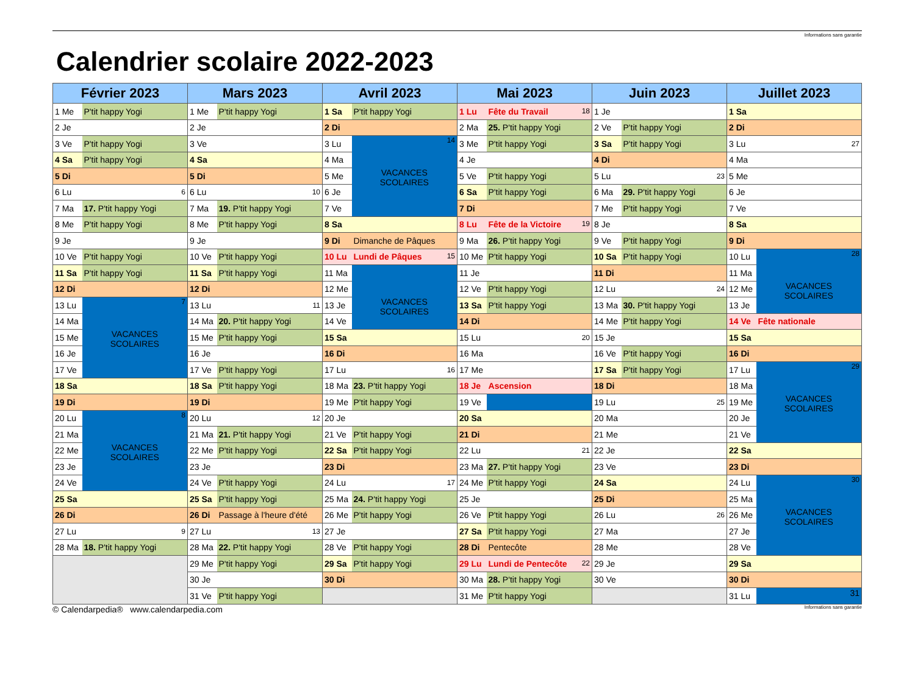Informations sans garantie
Calendrier scolaire 2022-2023
| Février 2023 | | Mars 2023 | | Avril 2023 | | Mai 2023 | | Juin 2023 | | Juillet 2023 | |
| --- | --- | --- | --- | --- | --- | --- | --- | --- | --- | --- | --- |
| 1 Me | P'tit happy Yogi | 1 Me | P'tit happy Yogi | 1 Sa | P'tit happy Yogi | 1 Lu | Fête du Travail 18 | 1 Je | | 1 Sa | |
| 2 Je | | 2 Je | | 2 Di | | 2 Ma | 25. P'tit happy Yogi | 2 Ve | P'tit happy Yogi | 2 Di | |
| 3 Ve | P'tit happy Yogi | 3 Ve | | 3 Lu | 14 VACANCES SCOLAIRES | 3 Me | P'tit happy Yogi | 3 Sa | P'tit happy Yogi | 3 Lu | 27 |
| 4 Sa | P'tit happy Yogi | 4 Sa | | 4 Ma | | 4 Je | | 4 Di | | 4 Ma | |
| 5 Di | | 5 Di | | 5 Me | | 5 Ve | P'tit happy Yogi | 5 Lu | 23 | 5 Me | |
| 6 Lu | 6 | 6 Lu | 10 | 6 Je | | 6 Sa | P'tit happy Yogi | 6 Ma | 29. P'tit happy Yogi | 6 Je | |
| 7 Ma | 17. P'tit happy Yogi | 7 Ma | 19. P'tit happy Yogi | 7 Ve | | 7 Di | | 7 Me | P'tit happy Yogi | 7 Ve | |
| 8 Me | P'tit happy Yogi | 8 Me | P'tit happy Yogi | 8 Sa | | 8 Lu | Fête de la Victoire 19 | 8 Je | | 8 Sa | |
| 9 Je | | 9 Je | | 9 Di | Dimanche de Pâques | 9 Ma | 26. P'tit happy Yogi | 9 Ve | P'tit happy Yogi | 9 Di | |
| 10 Ve | P'tit happy Yogi | 10 Ve | P'tit happy Yogi | 10 Lu | Lundi de Pâques 15 | 10 Me | P'tit happy Yogi | 10 Sa | P'tit happy Yogi | 10 Lu | 28 VACANCES SCOLAIRES |
| 11 Sa | P'tit happy Yogi | 11 Sa | P'tit happy Yogi | 11 Ma | VACANCES SCOLAIRES | 11 Je | | 11 Di | | 11 Ma | |
| 12 Di | | 12 Di | | 12 Me | | 12 Ve | P'tit happy Yogi | 12 Lu | 24 | 12 Me | |
| 13 Lu | 7 VACANCES SCOLAIRES | 13 Lu | 11 | 13 Je | | 13 Sa | P'tit happy Yogi | 13 Ma | 30. P'tit happy Yogi | 13 Je | |
| 14 Ma | | 14 Ma | 20. P'tit happy Yogi | 14 Ve | | 14 Di | | 14 Me | P'tit happy Yogi | 14 Ve | Fête nationale |
| 15 Me | | 15 Me | P'tit happy Yogi | 15 Sa | | 15 Lu | 20 | 15 Je | | 15 Sa | |
| 16 Je | | 16 Je | | 16 Di | | 16 Ma | | 16 Ve | P'tit happy Yogi | 16 Di | |
| 17 Ve | | 17 Ve | P'tit happy Yogi | 17 Lu | 16 | 17 Me | | 17 Sa | P'tit happy Yogi | 17 Lu | 29 VACANCES SCOLAIRES |
| 18 Sa | | 18 Sa | P'tit happy Yogi | 18 Ma | 23. P'tit happy Yogi | 18 Je | Ascension | 18 Di | | 18 Ma | |
| 19 Di | | 19 Di | | 19 Me | P'tit happy Yogi | 19 Ve | | 19 Lu | 25 | 19 Me | |
| 20 Lu | 8 VACANCES SCOLAIRES | 20 Lu | 12 | 20 Je | | 20 Sa | | 20 Ma | | 20 Je | |
| 21 Ma | | 21 Ma | 21. P'tit happy Yogi | 21 Ve | P'tit happy Yogi | 21 Di | | 21 Me | | 21 Ve | |
| 22 Me | | 22 Me | P'tit happy Yogi | 22 Sa | P'tit happy Yogi | 22 Lu | 21 | 22 Je | | 22 Sa | |
| 23 Je | | 23 Je | | 23 Di | | 23 Ma | 27. P'tit happy Yogi | 23 Ve | | 23 Di | |
| 24 Ve | | 24 Ve | P'tit happy Yogi | 24 Lu | 17 | 24 Me | P'tit happy Yogi | 24 Sa | | 24 Lu | 30 VACANCES SCOLAIRES |
| 25 Sa | | 25 Sa | P'tit happy Yogi | 25 Ma | 24. P'tit happy Yogi | 25 Je | | 25 Di | | 25 Ma | |
| 26 Di | | 26 Di | Passage à l'heure d'été | 26 Me | P'tit happy Yogi | 26 Ve | P'tit happy Yogi | 26 Lu | 26 | 26 Me | |
| 27 Lu | 9 | 27 Lu | 13 | 27 Je | | 27 Sa | P'tit happy Yogi | 27 Ma | | 27 Je | |
| 28 Ma | 18. P'tit happy Yogi | 28 Ma | 22. P'tit happy Yogi | 28 Ve | P'tit happy Yogi | 28 Di | Pentecôte | 28 Me | | 28 Ve | |
| | | 29 Me | P'tit happy Yogi | 29 Sa | P'tit happy Yogi | 29 Lu | Lundi de Pentecôte 22 | 29 Je | | 29 Sa | |
| | | 30 Je | | 30 Di | | 30 Ma | 28. P'tit happy Yogi | 30 Ve | | 30 Di | |
| | | 31 Ve | P'tit happy Yogi | | | 31 Me | P'tit happy Yogi | | | 31 Lu | 31 |
© Calendarpedia® www.calendarpedia.com Informations sans garantie